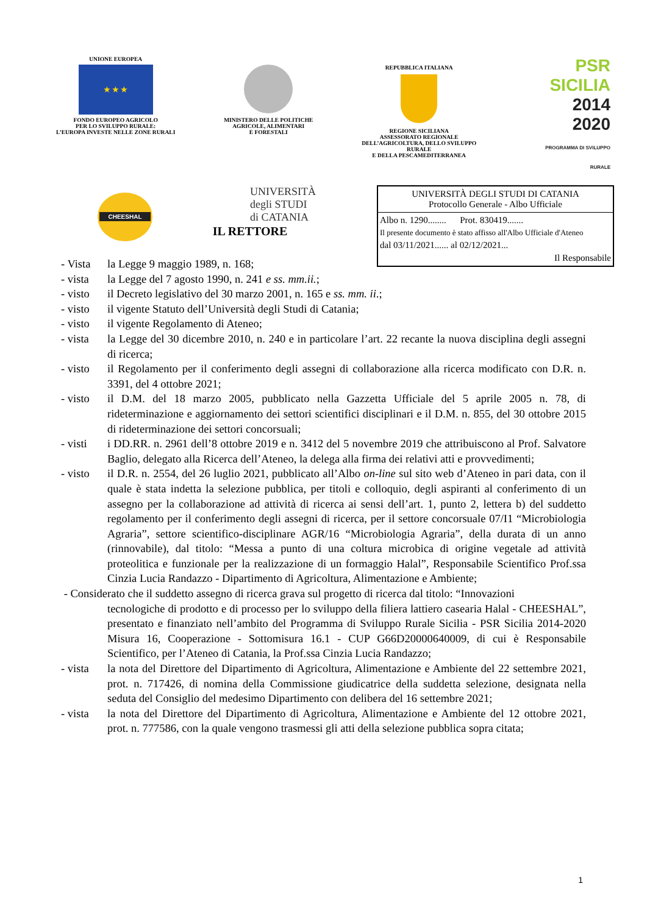UNIONE EUROPEA
★ ★ ★
FONDO EUROPEO AGRICOLO
PER LO SVILUPPO RURALE:
L’EUROPA INVESTE NELLE ZONE RURALI
MINISTERO DELLE POLITICHE
AGRICOLE, ALIMENTARI
E FORESTALI
REPUBBLICA ITALIANA
REGIONE SICILIANA
ASSESSORATO REGIONALE
DELL’AGRICOLTURA, DELLO SVILUPPO
RURALE
E DELLA PESCAMEDITERRANEA
PSR
SICILIA
2014
2020
PROGRAMMA DI SVILUPPO RURALE
CHEESHAL
UNIVERSITÀ
degli STUDI
di CATANIA
UNIVERSITÀ DEGLI STUDI DI CATANIA
Protocollo Generale - Albo Ufficiale
Albo n. 1290........ Prot. 830419.......
Il presente documento è stato affisso all'Albo Ufficiale d'Ateneo
dal 03/11/2021...... al 02/12/2021...
Il Responsabile
IL RETTORE
- Vista la Legge 9 maggio 1989, n. 168;
- vista la Legge del 7 agosto 1990, n. 241 e ss. mm.ii.;
- visto il Decreto legislativo del 30 marzo 2001, n. 165 e ss. mm. ii.;
- visto il vigente Statuto dell’Università degli Studi di Catania;
- visto il vigente Regolamento di Ateneo;
- vista la Legge del 30 dicembre 2010, n. 240 e in particolare l’art. 22 recante la nuova disciplina degli assegni di ricerca;
- visto il Regolamento per il conferimento degli assegni di collaborazione alla ricerca modificato con D.R. n. 3391, del 4 ottobre 2021;
- visto il D.M. del 18 marzo 2005, pubblicato nella Gazzetta Ufficiale del 5 aprile 2005 n. 78, di rideterminazione e aggiornamento dei settori scientifici disciplinari e il D.M. n. 855, del 30 ottobre 2015 di rideterminazione dei settori concorsuali;
- visti i DD.RR. n. 2961 dell’8 ottobre 2019 e n. 3412 del 5 novembre 2019 che attribuiscono al Prof. Salvatore Baglio, delegato alla Ricerca dell’Ateneo, la delega alla firma dei relativi atti e provvedimenti;
- visto il D.R. n. 2554, del 26 luglio 2021, pubblicato all’Albo on-line sul sito web d’Ateneo in pari data, con il quale è stata indetta la selezione pubblica, per titoli e colloquio, degli aspiranti al conferimento di un assegno per la collaborazione ad attività di ricerca ai sensi dell’art. 1, punto 2, lettera b) del suddetto regolamento per il conferimento degli assegni di ricerca, per il settore concorsuale 07/I1 “Microbiologia Agraria”, settore scientifico-disciplinare AGR/16 “Microbiologia Agraria”, della durata di un anno (rinnovabile), dal titolo: “Messa a punto di una coltura microbica di origine vegetale ad attività proteolitica e funzionale per la realizzazione di un formaggio Halal”, Responsabile Scientifico Prof.ssa Cinzia Lucia Randazzo - Dipartimento di Agricoltura, Alimentazione e Ambiente;
- Considerato che il suddetto assegno di ricerca grava sul progetto di ricerca dal titolo: “Innovazioni
tecnologiche di prodotto e di processo per lo sviluppo della filiera lattiero casearia Halal - CHEESHAL”, presentato e finanziato nell’ambito del Programma di Sviluppo Rurale Sicilia - PSR Sicilia 2014-2020 Misura 16, Cooperazione - Sottomisura 16.1 - CUP G66D20000640009, di cui è Responsabile Scientifico, per l’Ateneo di Catania, la Prof.ssa Cinzia Lucia Randazzo;
- vista la nota del Direttore del Dipartimento di Agricoltura, Alimentazione e Ambiente del 22 settembre 2021, prot. n. 717426, di nomina della Commissione giudicatrice della suddetta selezione, designata nella seduta del Consiglio del medesimo Dipartimento con delibera del 16 settembre 2021;
- vista la nota del Direttore del Dipartimento di Agricoltura, Alimentazione e Ambiente del 12 ottobre 2021, prot. n. 777586, con la quale vengono trasmessi gli atti della selezione pubblica sopra citata;
1